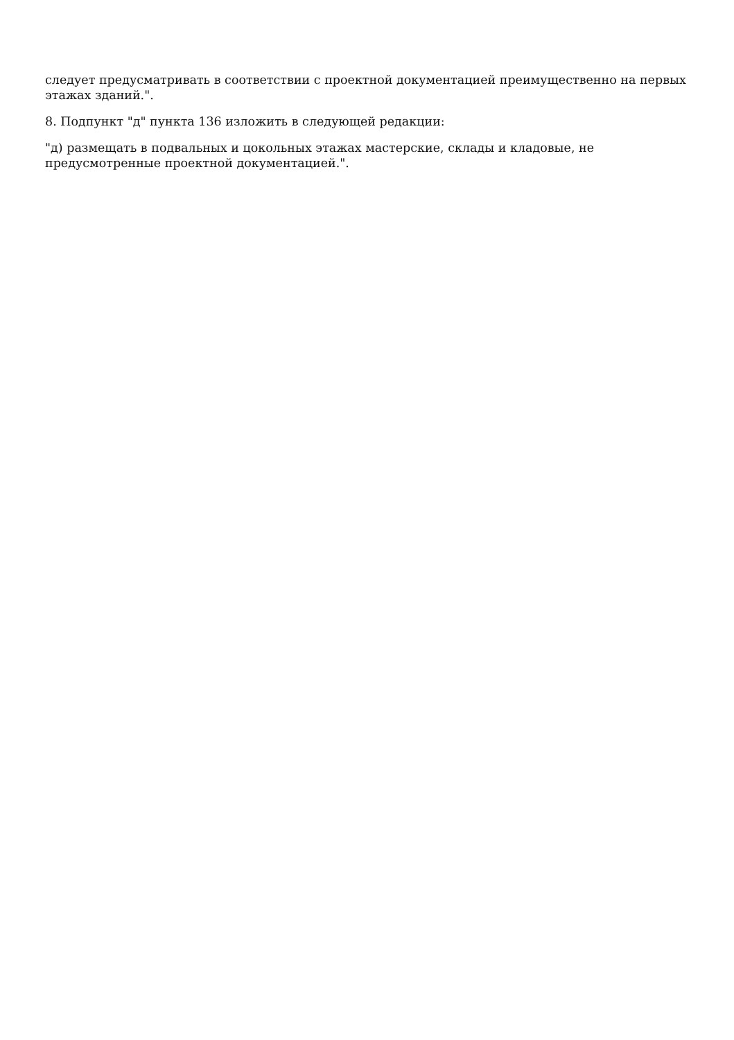следует предусматривать в соответствии с проектной документацией преимущественно на первых этажах зданий.".
8. Подпункт "д" пункта 136 изложить в следующей редакции:
"д) размещать в подвальных и цокольных этажах мастерские, склады и кладовые, не предусмотренные проектной документацией.".